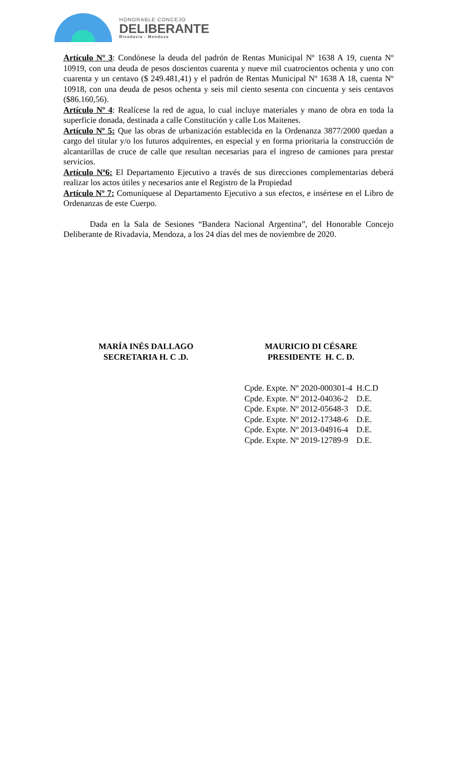HONORABLE CONCEJO
DELIBERANTE
Rivadavia - Mendoza
Artículo Nº 3: Condónese la deuda del padrón de Rentas Municipal Nº 1638 A 19, cuenta Nº 10919, con una deuda de pesos doscientos cuarenta y nueve mil cuatrocientos ochenta y uno con cuarenta y un centavo ($ 249.481,41) y el padrón de Rentas Municipal Nº 1638 A 18, cuenta Nº 10918, con una deuda de pesos ochenta y seis mil ciento sesenta con cincuenta y seis centavos ($86.160,56).
Artículo Nº 4: Realícese la red de agua, lo cual incluye materiales y mano de obra en toda la superficie donada, destinada a calle Constitución y calle Los Maitenes.
Artículo Nº 5: Que las obras de urbanización establecida en la Ordenanza 3877/2000 quedan a cargo del titular y/o los futuros adquirentes, en especial y en forma prioritaria la construcción de alcantarillas de cruce de calle que resultan necesarias para el ingreso de camiones para prestar servicios.
Artículo Nº6: El Departamento Ejecutivo a través de sus direcciones complementarias deberá realizar los actos útiles y necesarios ante el Registro de la Propiedad
Artículo Nº 7: Comuníquese al Departamento Ejecutivo a sus efectos, e insértese en el Libro de Ordenanzas de este Cuerpo.
Dada en la Sala de Sesiones “Bandera Nacional Argentina”, del Honorable Concejo Deliberante de Rivadavia, Mendoza, a los 24 días del mes de noviembre de 2020.
MARÍA INÉS DALLAGO
SECRETARIA H. C .D.
MAURICIO DI CÉSARE
PRESIDENTE H. C. D.
| Cpde. Expte. Nº 2020-000301-4 | H.C.D |
| Cpde. Expte. Nº 2012-04036-2 | D.E. |
| Cpde. Expte. Nº 2012-05648-3 | D.E. |
| Cpde. Expte. Nº 2012-17348-6 | D.E. |
| Cpde. Expte. Nº 2013-04916-4 | D.E. |
| Cpde. Expte. Nº 2019-12789-9 | D.E. |